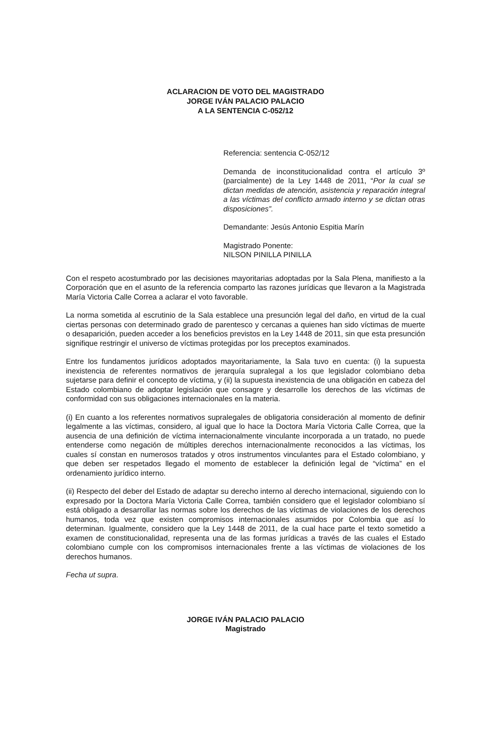ACLARACION DE VOTO DEL MAGISTRADO
JORGE IVÁN PALACIO PALACIO
A LA SENTENCIA C-052/12
Referencia: sentencia C-052/12
Demanda de inconstitucionalidad contra el artículo 3º (parcialmente) de la Ley 1448 de 2011, “Por la cual se dictan medidas de atención, asistencia y reparación integral a las víctimas del conflicto armado interno y se dictan otras disposiciones”.
Demandante: Jesús Antonio Espitia Marín
Magistrado Ponente:
NILSON PINILLA PINILLA
Con el respeto acostumbrado por las decisiones mayoritarias adoptadas por la Sala Plena, manifiesto a la Corporación que en el asunto de la referencia comparto las razones jurídicas que llevaron a la Magistrada María Victoria Calle Correa a aclarar el voto favorable.
La norma sometida al escrutinio de la Sala establece una presunción legal del daño, en virtud de la cual ciertas personas con determinado grado de parentesco y cercanas a quienes han sido víctimas de muerte o desaparición, pueden acceder a los beneficios previstos en la Ley 1448 de 2011, sin que esta presunción signifique restringir el universo de víctimas protegidas por los preceptos examinados.
Entre los fundamentos jurídicos adoptados mayoritariamente, la Sala tuvo en cuenta: (i) la supuesta inexistencia de referentes normativos de jerarquía supralegal a los que legislador colombiano deba sujetarse para definir el concepto de víctima, y (ii) la supuesta inexistencia de una obligación en cabeza del Estado colombiano de adoptar legislación que consagre y desarrolle los derechos de las víctimas de conformidad con sus obligaciones internacionales en la materia.
(i) En cuanto a los referentes normativos supralegales de obligatoria consideración al momento de definir legalmente a las víctimas, considero, al igual que lo hace la Doctora María Victoria Calle Correa, que la ausencia de una definición de víctima internacionalmente vinculante incorporada a un tratado, no puede entenderse como negación de múltiples derechos internacionalmente reconocidos a las víctimas, los cuales sí constan en numerosos tratados y otros instrumentos vinculantes para el Estado colombiano, y que deben ser respetados llegado el momento de establecer la definición legal de “víctima” en el ordenamiento jurídico interno.
(ii) Respecto del deber del Estado de adaptar su derecho interno al derecho internacional, siguiendo con lo expresado por la Doctora María Victoria Calle Correa, también considero que el legislador colombiano sí está obligado a desarrollar las normas sobre los derechos de las víctimas de violaciones de los derechos humanos, toda vez que existen compromisos internacionales asumidos por Colombia que así lo determinan. Igualmente, considero que la Ley 1448 de 2011, de la cual hace parte el texto sometido a examen de constitucionalidad, representa una de las formas jurídicas a través de las cuales el Estado colombiano cumple con los compromisos internacionales frente a las víctimas de violaciones de los derechos humanos.
Fecha ut supra.
JORGE IVÁN PALACIO PALACIO
Magistrado